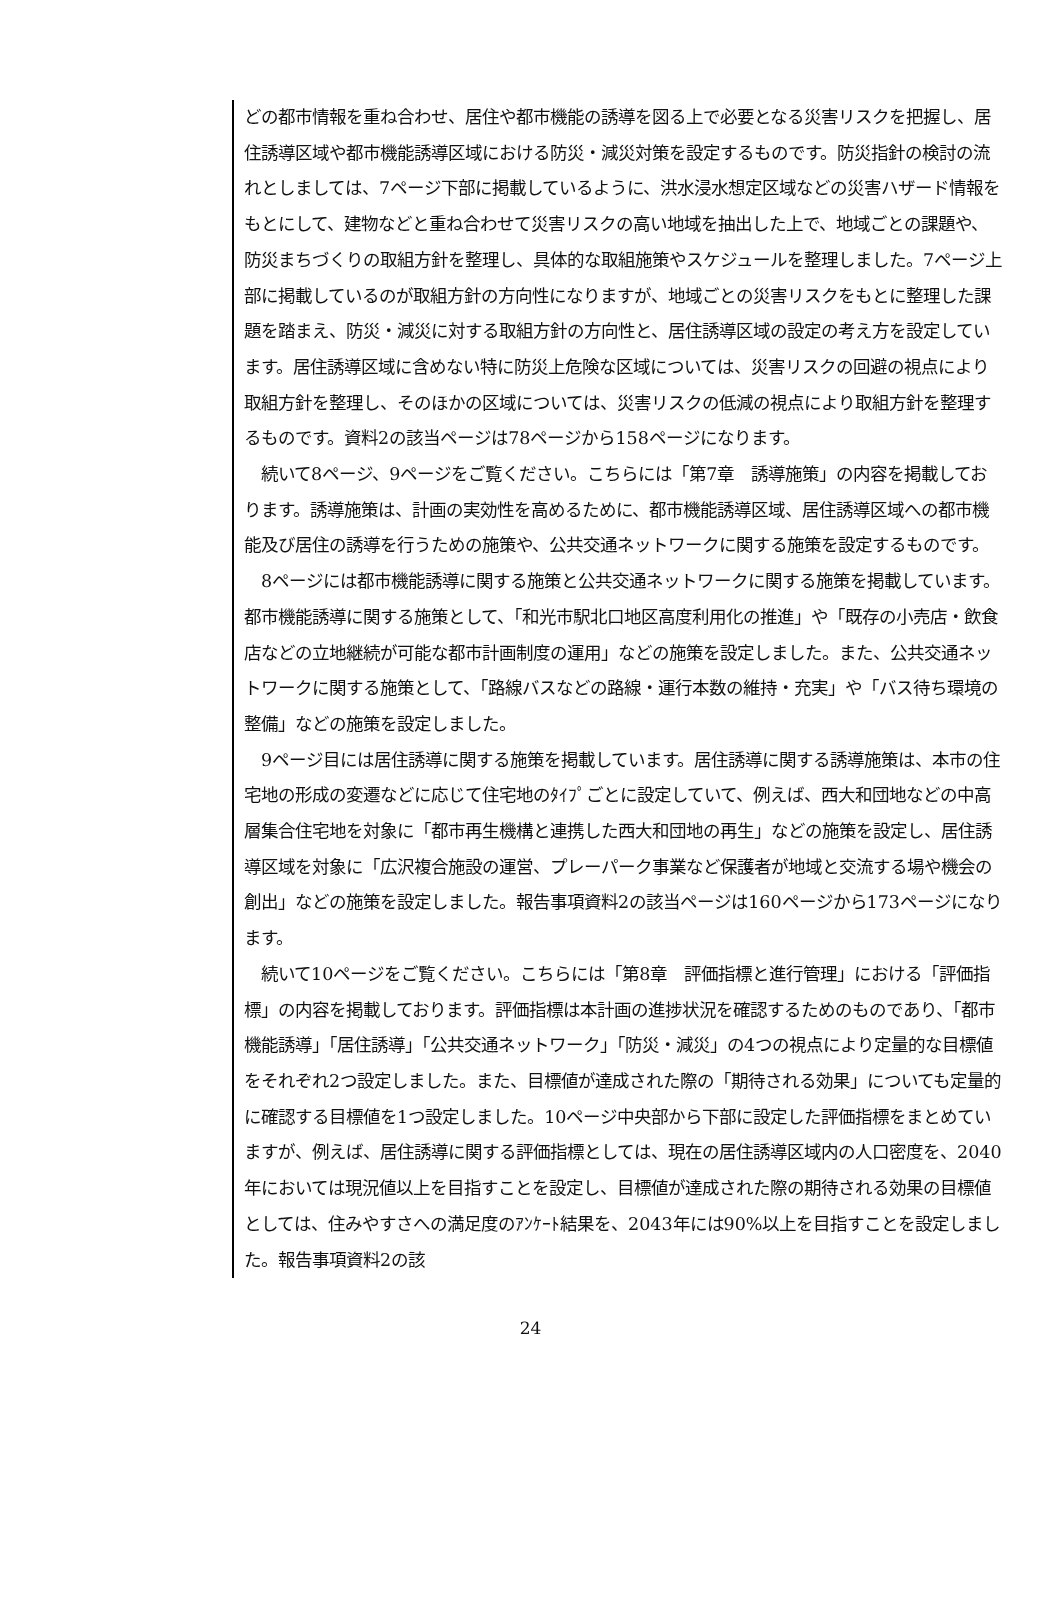どの都市情報を重ね合わせ、居住や都市機能の誘導を図る上で必要となる災害リスクを把握し、居住誘導区域や都市機能誘導区域における防災・減災対策を設定するものです。防災指針の検討の流れとしましては、7ページ下部に掲載しているように、洪水浸水想定区域などの災害ハザード情報をもとにして、建物などと重ね合わせて災害リスクの高い地域を抽出した上で、地域ごとの課題や、防災まちづくりの取組方針を整理し、具体的な取組施策やスケジュールを整理しました。7ページ上部に掲載しているのが取組方針の方向性になりますが、地域ごとの災害リスクをもとに整理した課題を踏まえ、防災・減災に対する取組方針の方向性と、居住誘導区域の設定の考え方を設定しています。居住誘導区域に含めない特に防災上危険な区域については、災害リスクの回避の視点により取組方針を整理し、そのほかの区域については、災害リスクの低減の視点により取組方針を整理するものです。資料2の該当ページは78ページから158ページになります。
　続いて8ページ、9ページをご覧ください。こちらには「第7章　誘導施策」の内容を掲載しております。誘導施策は、計画の実効性を高めるために、都市機能誘導区域、居住誘導区域への都市機能及び居住の誘導を行うための施策や、公共交通ネットワークに関する施策を設定するものです。
　8ページには都市機能誘導に関する施策と公共交通ネットワークに関する施策を掲載しています。都市機能誘導に関する施策として、「和光市駅北口地区高度利用化の推進」や「既存の小売店・飲食店などの立地継続が可能な都市計画制度の運用」などの施策を設定しました。また、公共交通ネットワークに関する施策として、「路線バスなどの路線・運行本数の維持・充実」や「バス待ち環境の整備」などの施策を設定しました。
　9ページ目には居住誘導に関する施策を掲載しています。居住誘導に関する誘導施策は、本市の住宅地の形成の変遷などに応じて住宅地のﾀｲﾌﾟごとに設定していて、例えば、西大和団地などの中高層集合住宅地を対象に「都市再生機構と連携した西大和団地の再生」などの施策を設定し、居住誘導区域を対象に「広沢複合施設の運営、プレーパーク事業など保護者が地域と交流する場や機会の創出」などの施策を設定しました。報告事項資料2の該当ページは160ページから173ページになります。
　続いて10ページをご覧ください。こちらには「第8章　評価指標と進行管理」における「評価指標」の内容を掲載しております。評価指標は本計画の進捗状況を確認するためのものであり、「都市機能誘導」「居住誘導」「公共交通ネットワーク」「防災・減災」の4つの視点により定量的な目標値をそれぞれ2つ設定しました。また、目標値が達成された際の「期待される効果」についても定量的に確認する目標値を1つ設定しました。10ページ中央部から下部に設定した評価指標をまとめていますが、例えば、居住誘導に関する評価指標としては、現在の居住誘導区域内の人口密度を、2040年においては現況値以上を目指すことを設定し、目標値が達成された際の期待される効果の目標値としては、住みやすさへの満足度のｱﾝｹｰﾄ結果を、2043年には90%以上を目指すことを設定しました。報告事項資料2の該
24